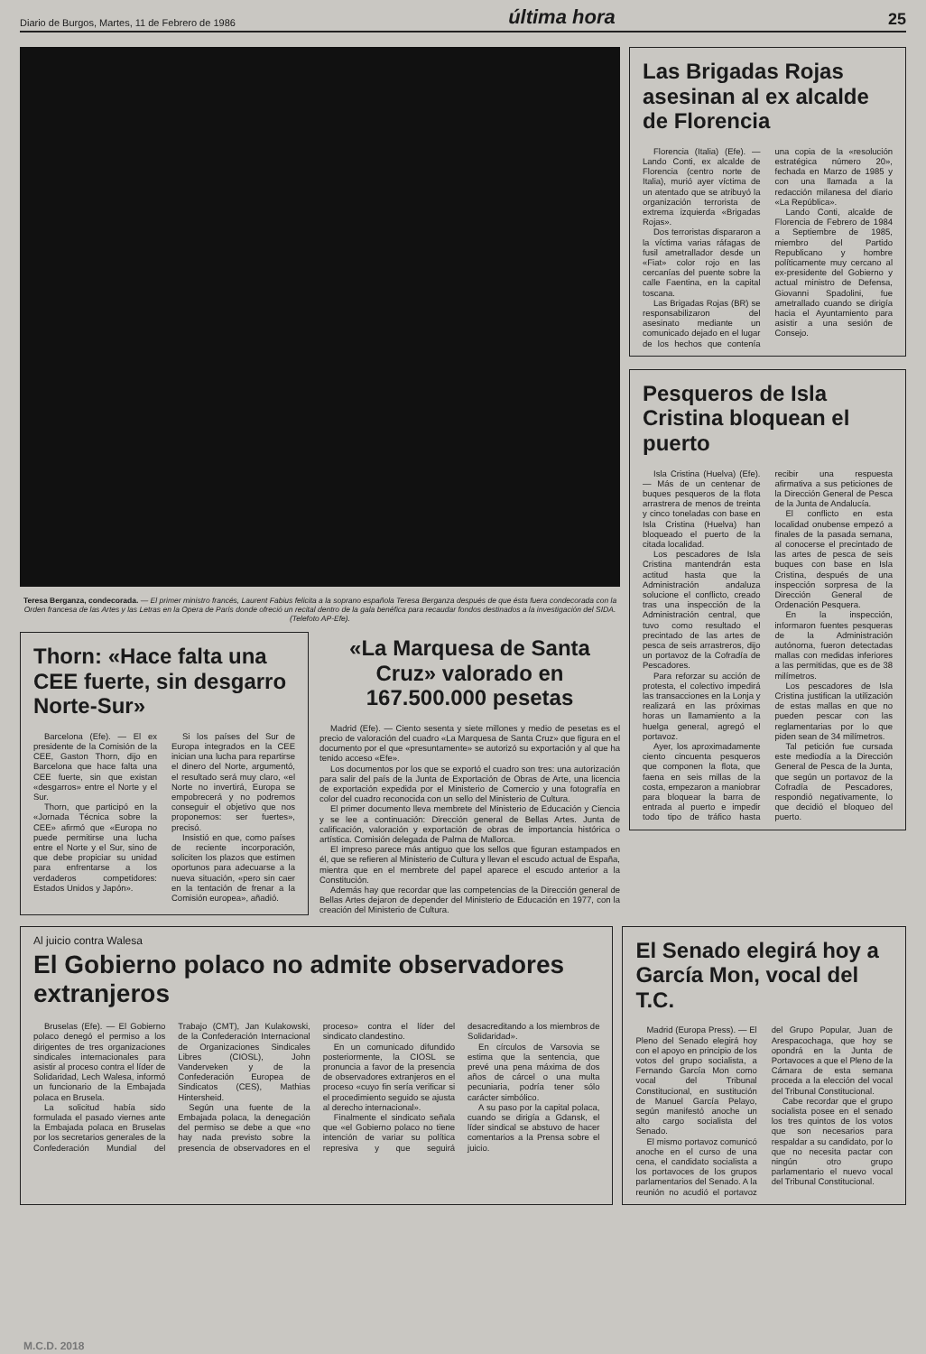Diario de Burgos, Martes, 11 de Febrero de 1986 última hora 25
Teresa Berganza, condecorada. — El primer ministro francés, Laurent Fabius felicita a la soprano española Teresa Berganza después de que ésta fuera condecorada con la Orden francesa de las Artes y las Letras en la Opera de París donde ofreció un recital dentro de la gala benéfica para recaudar fondos destinados a la investigación del SIDA. (Telefoto AP-Efe).
Thorn: «Hace falta una CEE fuerte, sin desgarro Norte-Sur»
Barcelona (Efe). — El ex presidente de la Comisión de la CEE, Gaston Thorn, dijo en Barcelona que hace falta una CEE fuerte, sin que existan «desgarros» entre el Norte y el Sur.
Thorn, que participó en la «Jornada Técnica sobre la CEE» afirmó que «Europa no puede permitirse una lucha entre el Norte y el Sur, sino de que debe propiciar su unidad para enfrentarse a los verdaderos competidores: Estados Unidos y Japón».
Si los países del Sur de Europa integrados en la CEE inician una lucha para repartirse el dinero del Norte, argumentó, el resultado será muy claro, «el Norte no invertirá, Europa se empobrecerá y no podremos conseguir el objetivo que nos proponemos: ser fuertes», precisó.
Insistió en que, como países de reciente incorporación, soliciten los plazos que estimen oportunos para adecuarse a la nueva situación, «pero sin caer en la tentación de frenar a la Comisión europea», añadió.
«La Marquesa de Santa Cruz» valorado en 167.500.000 pesetas
Madrid (Efe). — Ciento sesenta y siete millones y medio de pesetas es el precio de valoración del cuadro «La Marquesa de Santa Cruz» que figura en el documento por el que «presuntamente» se autorizó su exportación y al que ha tenido acceso «Efe».
Los documentos por los que se exportó el cuadro son tres: una autorización para salir del país de la Junta de Exportación de Obras de Arte, una licencia de exportación expedida por el Ministerio de Comercio y una fotografía en color del cuadro reconocida con un sello del Ministerio de Cultura.
El primer documento lleva membrete del Ministerio de Educación y Ciencia y se lee a continuación: Dirección general de Bellas Artes. Junta de calificación, valoración y exportación de obras de importancia histórica o artística. Comisión delegada de Palma de Mallorca.
El impreso parece más antiguo que los sellos que figuran estampados en él, que se refieren al Ministerio de Cultura y llevan el escudo actual de España, mientra que en el membrete del papel aparece el escudo anterior a la Constitución.
Además hay que recordar que las competencias de la Dirección general de Bellas Artes dejaron de depender del Ministerio de Educación en 1977, con la creación del Ministerio de Cultura.
Las Brigadas Rojas asesinan al ex alcalde de Florencia
Florencia (Italia) (Efe). — Lando Conti, ex alcalde de Florencia (centro norte de Italia), murió ayer víctima de un atentado que se atribuyó la organización terrorista de extrema izquierda «Brigadas Rojas».
Dos terroristas dispararon a la víctima varias ráfagas de fusil ametrallador desde un «Fiat» color rojo en las cercanías del puente sobre la calle Faentina, en la capital toscana.
Las Brigadas Rojas (BR) se responsabilizaron del asesinato mediante un comunicado dejado en el lugar de los hechos que contenía una copia de la «resolución estratégica número 20», fechada en Marzo de 1985 y con una llamada a la redacción milanesa del diario «La República».
Lando Conti, alcalde de Florencia de Febrero de 1984 a Septiembre de 1985, miembro del Partido Republicano y hombre políticamente muy cercano al ex-presidente del Gobierno y actual ministro de Defensa, Giovanni Spadolini, fue ametrallado cuando se dirigía hacia el Ayuntamiento para asistir a una sesión de Consejo.
Pesqueros de Isla Cristina bloquean el puerto
Isla Cristina (Huelva) (Efe). — Más de un centenar de buques pesqueros de la flota arrastrera de menos de treinta y cinco toneladas con base en Isla Cristina (Huelva) han bloqueado el puerto de la citada localidad.
Los pescadores de Isla Cristina mantendrán esta actitud hasta que la Administración andaluza solucione el conflicto, creado tras una inspección de la Administración central, que tuvo como resultado el precintado de las artes de pesca de seis arrastreros, dijo un portavoz de la Cofradía de Pescadores.
Para reforzar su acción de protesta, el colectivo impedirá las transacciones en la Lonja y realizará en las próximas horas un llamamiento a la huelga general, agregó el portavoz.
Ayer, los aproximadamente ciento cincuenta pesqueros que componen la flota, que faena en seis millas de la costa, empezaron a maniobrar para bloquear la barra de entrada al puerto e impedir todo tipo de tráfico hasta recibir una respuesta afirmativa a sus peticiones de la Dirección General de Pesca de la Junta de Andalucía.
El conflicto en esta localidad onubense empezó a finales de la pasada semana, al conocerse el precintado de las artes de pesca de seis buques con base en Isla Cristina, después de una inspección sorpresa de la Dirección General de Ordenación Pesquera.
En la inspección, informaron fuentes pesqueras de la Administración autónoma, fueron detectadas mallas con medidas inferiores a las permitidas, que es de 38 milímetros.
Los pescadores de Isla Cristina justifican la utilización de estas mallas en que no pueden pescar con las reglamentarias por lo que piden sean de 34 milímetros.
Tal petición fue cursada este mediodía a la Dirección General de Pesca de la Junta, que según un portavoz de la Cofradía de Pescadores, respondió negativamente, lo que decidió el bloqueo del puerto.
Al juicio contra Walesa
El Gobierno polaco no admite observadores extranjeros
Bruselas (Efe). — El Gobierno polaco denegó el permiso a los dirigentes de tres organizaciones sindicales internacionales para asistir al proceso contra el líder de Solidaridad, Lech Walesa, informó un funcionario de la Embajada polaca en Brusela.
La solicitud había sido formulada el pasado viernes ante la Embajada polaca en Bruselas por los secretarios generales de la Confederación Mundial del Trabajo (CMT), Jan Kulakowski, de la Confederación Internacional de Organizaciones Sindicales Libres (CIOSL), John Vanderveken y de la Confederación Europea de Sindicatos (CES), Mathias Hintersheid.
Según una fuente de la Embajada polaca, la denegación del permiso se debe a que «no hay nada previsto sobre la presencia de observadores en el proceso» contra el líder del sindicato clandestino.
En un comunicado difundido posteriormente, la CIOSL se pronuncia a favor de la presencia de observadores extranjeros en el proceso «cuyo fin sería verificar si el procedimiento seguido se ajusta al derecho internacional».
Finalmente el sindicato señala que «el Gobierno polaco no tiene intención de variar su política represiva y que seguirá desacreditando a los miembros de Solidaridad».
En círculos de Varsovia se estima que la sentencia, que prevé una pena máxima de dos años de cárcel o una multa pecuniaria, podría tener sólo carácter simbólico.
A su paso por la capital polaca, cuando se dirigía a Gdansk, el líder sindical se abstuvo de hacer comentarios a la Prensa sobre el juicio.
El Senado elegirá hoy a García Mon, vocal del T.C.
Madrid (Europa Press). — El Pleno del Senado elegirá hoy con el apoyo en principio de los votos del grupo socialista, a Fernando García Mon como vocal del Tribunal Constitucional, en sustitución de Manuel García Pelayo, según manifestó anoche un alto cargo socialista del Senado.
El mismo portavoz comunicó anoche en el curso de una cena, el candidato socialista a los portavoces de los grupos parlamentarios del Senado. A la reunión no acudió el portavoz del Grupo Popular, Juan de Arespacochaga, que hoy se opondrá en la Junta de Portavoces a que el Pleno de la Cámara de esta semana proceda a la elección del vocal del Tribunal Constitucional.
Cabe recordar que el grupo socialista posee en el senado los tres quintos de los votos que son necesarios para respaldar a su candidato, por lo que no necesita pactar con ningún otro grupo parlamentario el nuevo vocal del Tribunal Constitucional.
M.C.D. 2018